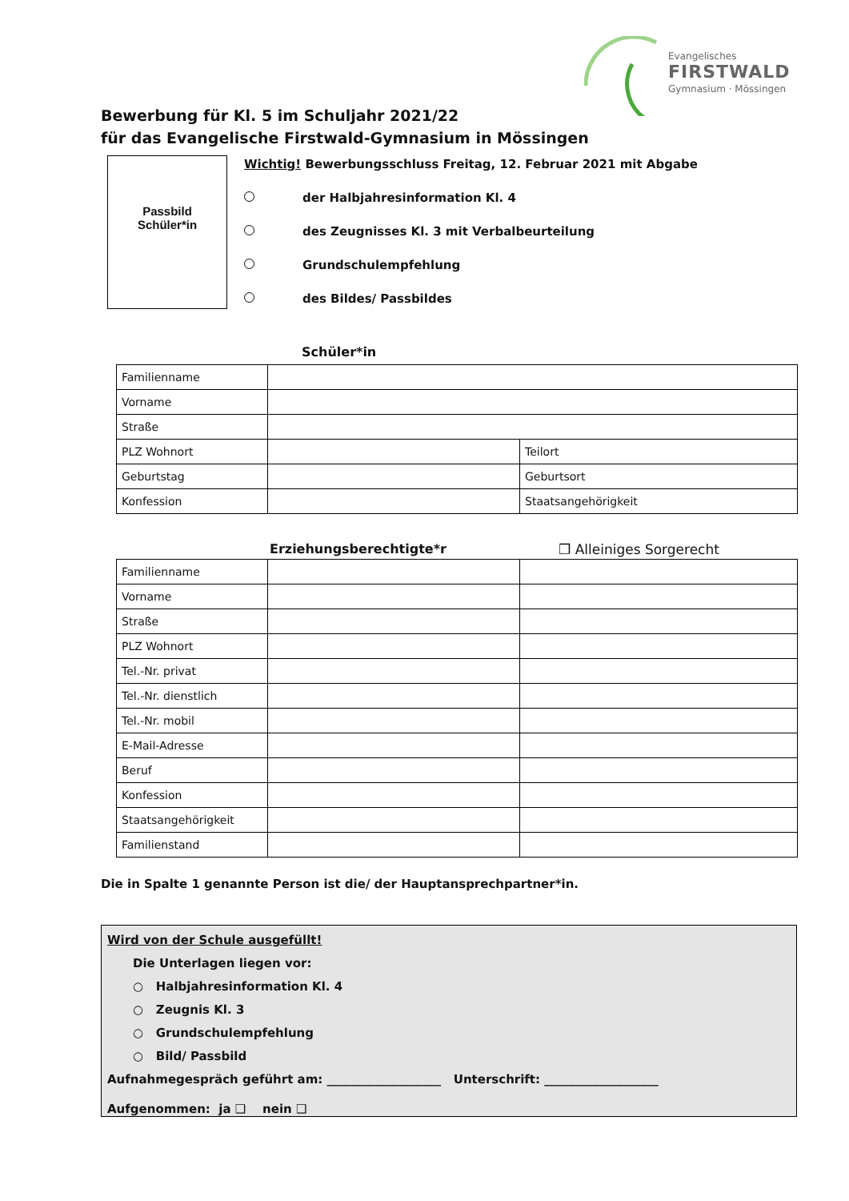Evangelisches
FIRSTWALD
Gymnasium · Mössingen
Bewerbung für Kl. 5 im Schuljahr 2021/22
für das Evangelische Firstwald-Gymnasium in Mössingen
Passbild
Schüler*in
Wichtig! Bewerbungsschluss Freitag, 12. Februar 2021 mit Abgabe
der Halbjahresinformation Kl. 4
des Zeugnisses Kl. 3 mit Verbalbeurteilung
Grundschulempfehlung
des Bildes/ Passbildes
Schüler*in
| Familienname | | |
| Vorname | | |
| Straße | | |
| PLZ Wohnort | | Teilort |
| Geburtstag | | Geburtsort |
| Konfession | | Staatsangehörigkeit |
Erziehungsberechtigte*r ❒ Alleiniges Sorgerecht
| Familienname | | |
| Vorname | | |
| Straße | | |
| PLZ Wohnort | | |
| Tel.-Nr. privat | | |
| Tel.-Nr. dienstlich | | |
| Tel.-Nr. mobil | | |
| E-Mail-Adresse | | |
| Beruf | | |
| Konfession | | |
| Staatsangehörigkeit | | |
| Familienstand | | |
Die in Spalte 1 genannte Person ist die/ der Hauptansprechpartner*in.
Wird von der Schule ausgefüllt!
Die Unterlagen liegen vor:
○ Halbjahresinformation Kl. 4
○ Zeugnis Kl. 3
○ Grundschulempfehlung
○ Bild/ Passbild
Aufnahmegespräch geführt am: ___________________ Unterschrift: ___________________
Aufgenommen: ja ❑ nein ❑